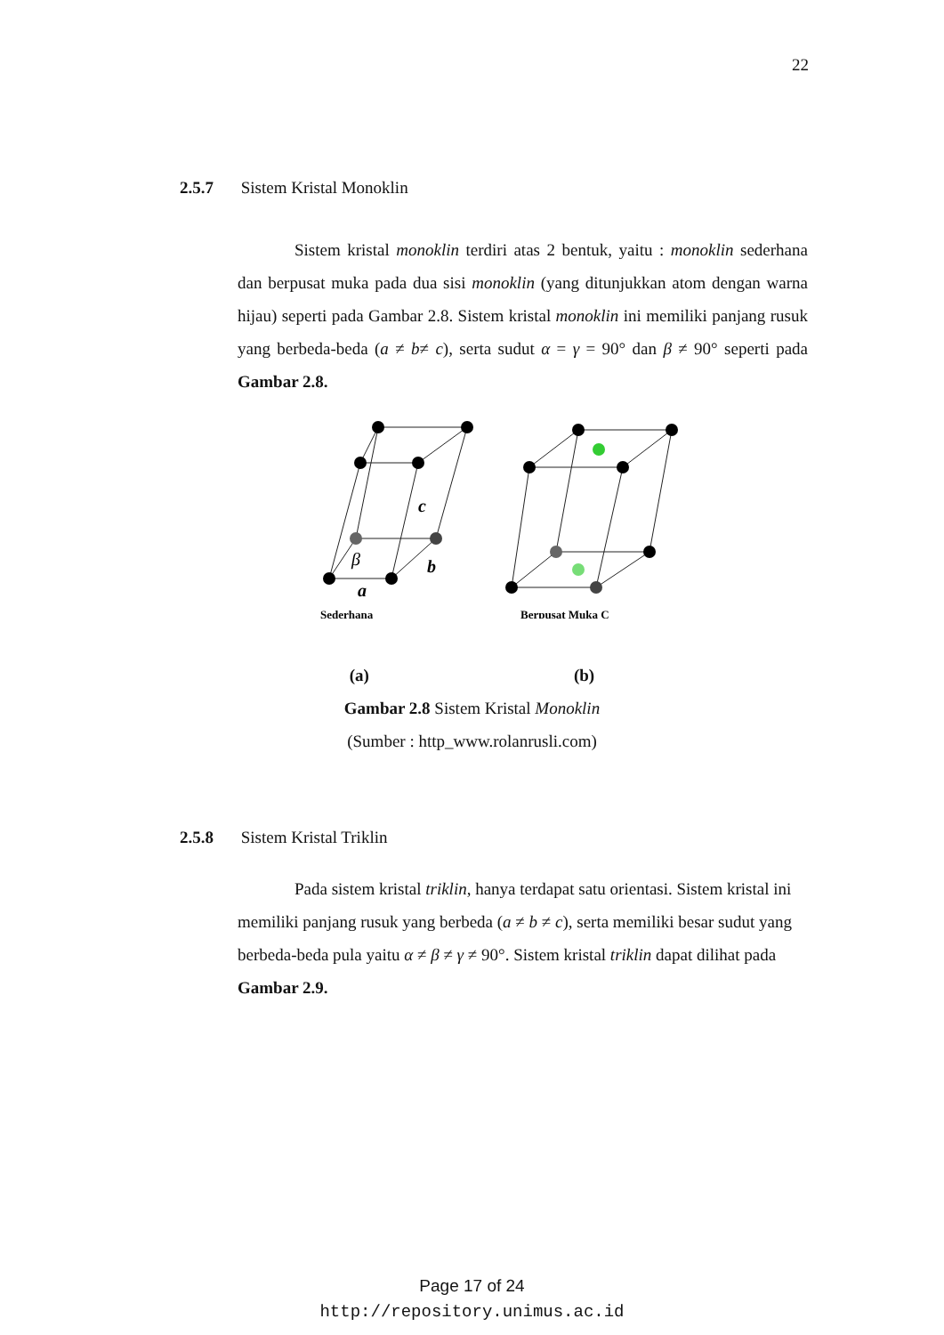22
2.5.7 Sistem Kristal Monoklin
Sistem kristal monoklin terdiri atas 2 bentuk, yaitu : monoklin sederhana dan berpusat muka pada dua sisi monoklin (yang ditunjukkan atom dengan warna hijau) seperti pada Gambar 2.8. Sistem kristal monoklin ini memiliki panjang rusuk yang berbeda-beda (a ≠ b≠ c), serta sudut α = γ = 90° dan β ≠ 90° seperti pada Gambar 2.8.
c
b
β
a
Sederhana
Berpusat Muka C
(a) (b)
Gambar 2.8 Sistem Kristal Monoklin
(Sumber : http_www.rolanrusli.com)
2.5.8 Sistem Kristal Triklin
Pada sistem kristal triklin, hanya terdapat satu orientasi. Sistem kristal ini memiliki panjang rusuk yang berbeda (a ≠ b ≠ c), serta memiliki besar sudut yang berbeda-beda pula yaitu α ≠ β ≠ γ ≠ 90°. Sistem kristal triklin dapat dilihat pada Gambar 2.9.
Page 17 of 24
http://repository.unimus.ac.id